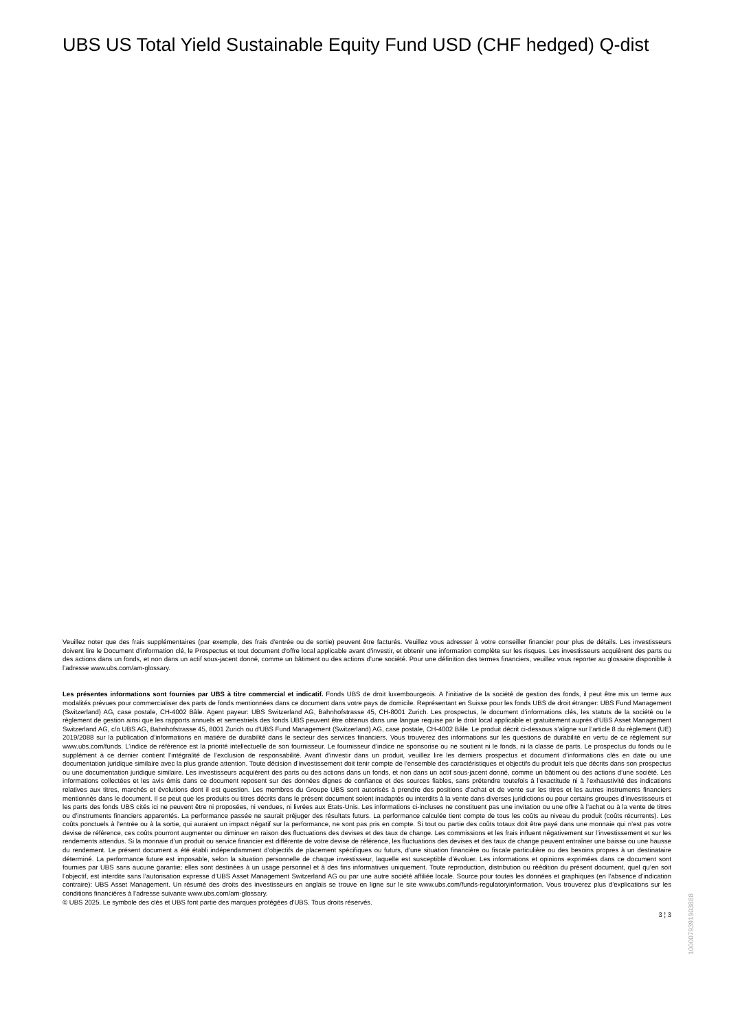UBS US Total Yield Sustainable Equity Fund USD (CHF hedged) Q-dist
Veuillez noter que des frais supplémentaires (par exemple, des frais d’entrée ou de sortie) peuvent être facturés. Veuillez vous adresser à votre conseiller financier pour plus de détails. Les investisseurs doivent lire le Document d’information clé, le Prospectus et tout document d'offre local applicable avant d'investir, et obtenir une information complète sur les risques. Les investisseurs acquièrent des parts ou des actions dans un fonds, et non dans un actif sous-jacent donné, comme un bâtiment ou des actions d’une société. Pour une définition des termes financiers, veuillez vous reporter au glossaire disponible à l’adresse www.ubs.com/am-glossary.
Les présentes informations sont fournies par UBS à titre commercial et indicatif. Fonds UBS de droit luxembourgeois. A l’initiative de la société de gestion des fonds, il peut être mis un terme aux modalités prévues pour commercialiser des parts de fonds mentionnées dans ce document dans votre pays de domicile. Représentant en Suisse pour les fonds UBS de droit étranger: UBS Fund Management (Switzerland) AG, case postale, CH-4002 Bâle. Agent payeur: UBS Switzerland AG, Bahnhofstrasse 45, CH-8001 Zurich. Les prospectus, le document d’informations clés, les statuts de la société ou le règlement de gestion ainsi que les rapports annuels et semestriels des fonds UBS peuvent être obtenus dans une langue requise par le droit local applicable et gratuitement auprès d'UBS Asset Management Switzerland AG, c/o UBS AG, Bahnhofstrasse 45, 8001 Zurich ou d'UBS Fund Management (Switzerland) AG, case postale, CH-4002 Bâle. Le produit décrit ci-dessous s’aligne sur l’article 8 du règlement (UE) 2019/2088 sur la publication d’informations en matière de durabilité dans le secteur des services financiers. Vous trouverez des informations sur les questions de durabilité en vertu de ce règlement sur www.ubs.com/funds. L’indice de référence est la priorité intellectuelle de son fournisseur. Le fournisseur d’indice ne sponsorise ou ne soutient ni le fonds, ni la classe de parts. Le prospectus du fonds ou le supplément à ce dernier contient l’intégralité de l’exclusion de responsabilité. Avant d’investir dans un produit, veuillez lire les derniers prospectus et document d’informations clés en date ou une documentation juridique similaire avec la plus grande attention. Toute décision d’investissement doit tenir compte de l’ensemble des caractéristiques et objectifs du produit tels que décrits dans son prospectus ou une documentation juridique similaire. Les investisseurs acquièrent des parts ou des actions dans un fonds, et non dans un actif sous-jacent donné, comme un bâtiment ou des actions d’une société. Les informations collectées et les avis émis dans ce document reposent sur des données dignes de confiance et des sources fiables, sans prétendre toutefois à l’exactitude ni à l’exhaustivité des indications relatives aux titres, marchés et évolutions dont il est question. Les membres du Groupe UBS sont autorisés à prendre des positions d’achat et de vente sur les titres et les autres instruments financiers mentionnés dans le document. Il se peut que les produits ou titres décrits dans le présent document soient inadaptés ou interdits à la vente dans diverses juridictions ou pour certains groupes d’investisseurs et les parts des fonds UBS cités ici ne peuvent être ni proposées, ni vendues, ni livrées aux Etats-Unis. Les informations ci-incluses ne constituent pas une invitation ou une offre à l’achat ou à la vente de titres ou d’instruments financiers apparentés. La performance passée ne saurait préjuger des résultats futurs. La performance calculée tient compte de tous les coûts au niveau du produit (coûts récurrents). Les coûts ponctuels à l’entrée ou à la sortie, qui auraient un impact négatif sur la performance, ne sont pas pris en compte. Si tout ou partie des coûts totaux doit être payé dans une monnaie qui n’est pas votre devise de référence, ces coûts pourront augmenter ou diminuer en raison des fluctuations des devises et des taux de change. Les commissions et les frais influent négativement sur l’investissement et sur les rendements attendus. Si la monnaie d’un produit ou service financier est différente de votre devise de référence, les fluctuations des devises et des taux de change peuvent entraîner une baisse ou une hausse du rendement. Le présent document a été établi indépendamment d’objectifs de placement spécifiques ou futurs, d’une situation financière ou fiscale particulière ou des besoins propres à un destinataire déterminé. La performance future est imposable, selon la situation personnelle de chaque investisseur, laquelle est susceptible d’évoluer. Les informations et opinions exprimées dans ce document sont fournies par UBS sans aucune garantie; elles sont destinées à un usage personnel et à des fins informatives uniquement. Toute reproduction, distribution ou réédition du présent document, quel qu’en soit l’objectif, est interdite sans l’autorisation expresse d’UBS Asset Management Switzerland AG ou par une autre société affiliée locale. Source pour toutes les données et graphiques (en l’absence d’indication contraire): UBS Asset Management. Un résumé des droits des investisseurs en anglais se trouve en ligne sur le site www.ubs.com/funds-regulatoryinformation. Vous trouverez plus d’explications sur les conditions financières à l’adresse suivante www.ubs.com/am-glossary.
© UBS 2025. Le symbole des clés et UBS font partie des marques protégées d'UBS. Tous droits réservés.
3 ¦ 3
1000079391903888